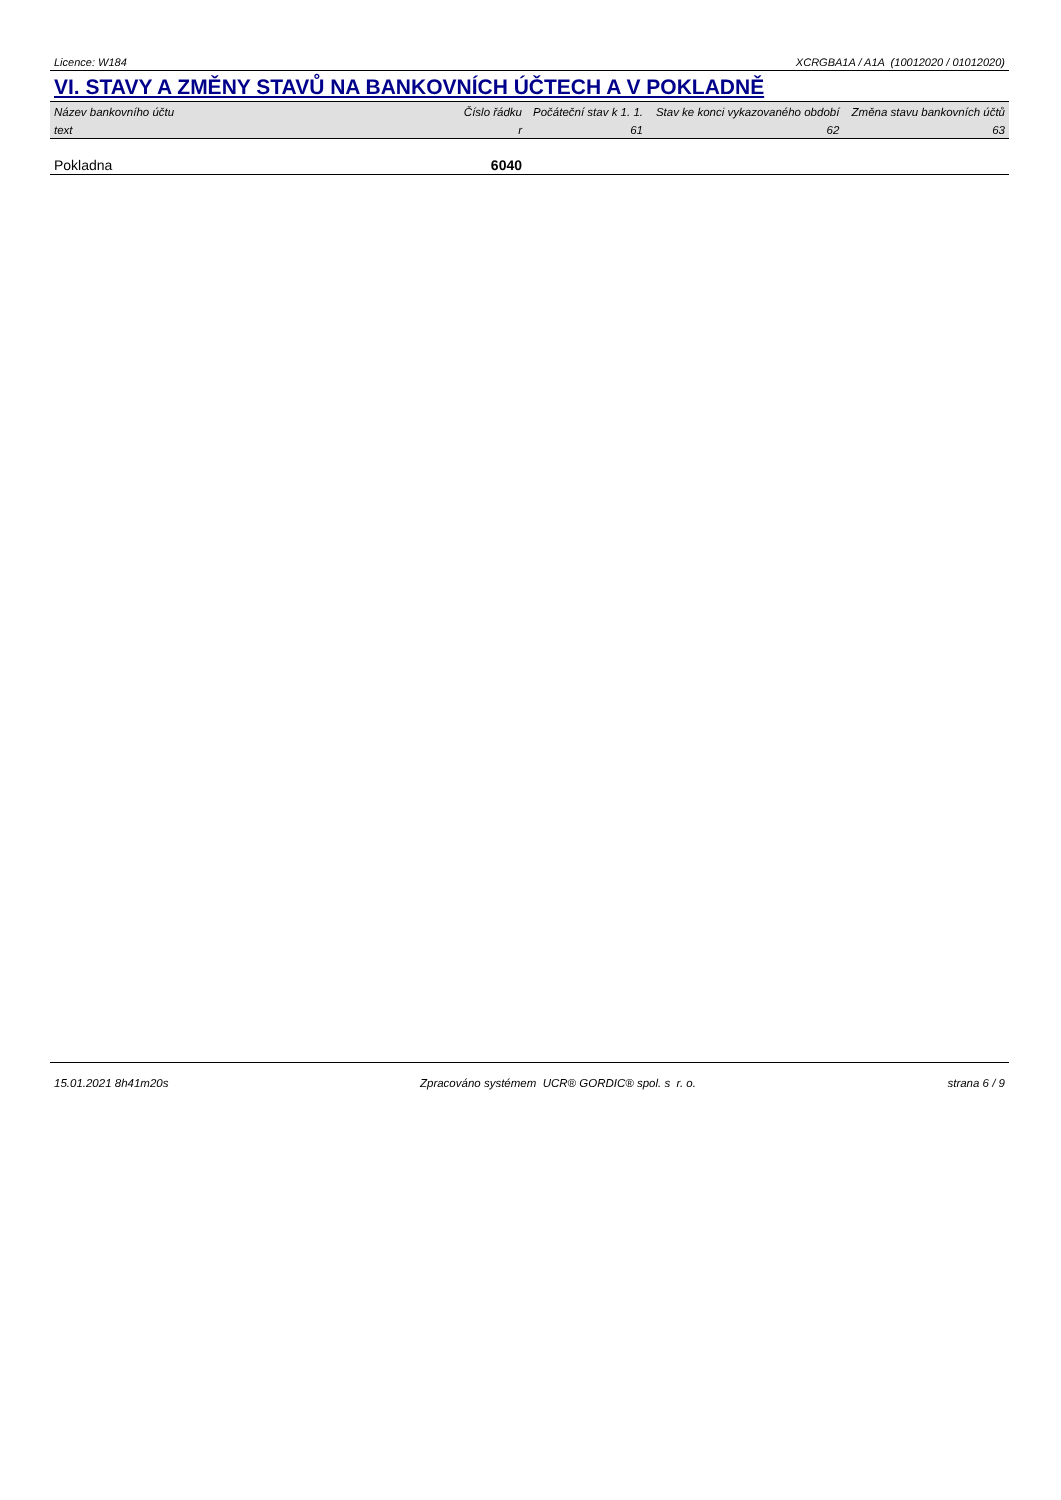Licence: W184 XCRGBA1A / A1A (10012020 / 01012020)
VI. STAVY A ZMĚNY STAVŮ NA BANKOVNÍCH ÚČTECH A V POKLADNĚ
| Název bankovního účtu | Číslo řádku | Počáteční stav k 1. 1. | Stav ke konci vykazovaného období | Změna stavu bankovních účtů |
| --- | --- | --- | --- | --- |
| text | r | 61 | 62 | 63 |
| Pokladna | 6040 | | | |
15.01.2021 8h41m20s Zpracováno systémem UCR® GORDIC® spol. s r. o. strana 6 / 9